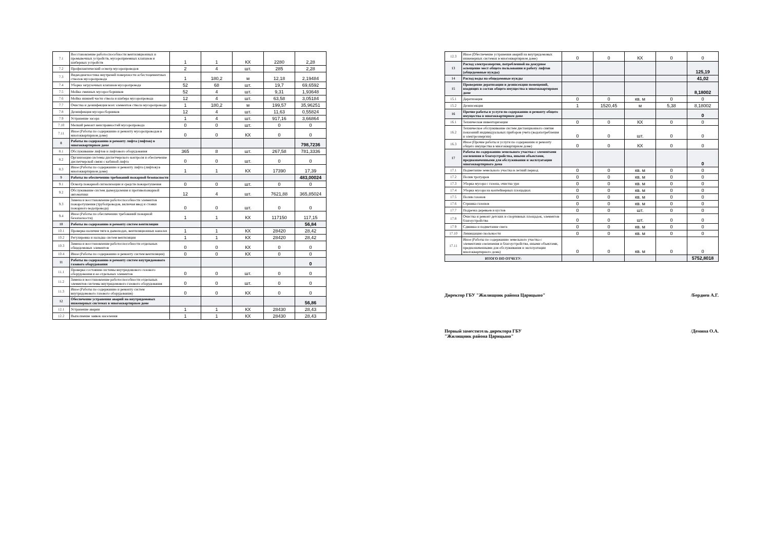| 7.1 | Восстановление работоспособности вентиляционных и промывочных устройств, мусороприемных клапанов и шиберных устройств | 1 | 1 | КХ | 2280 | 2,28 |
| 7.2 | Профилактический осмотр мусоропроводов | 2 | 4 | шт. | 285 | 2,28 |
| 7.3 | Видеодиагностика внутреней поверхности асбестоцементных стволов мусоропровода | 1 | 180,2 | м | 12,18 | 2,19484 |
| 7.4 | Уборка загрузочных клапанов мусоропровода | 52 | 68 | шт. | 19,7 | 69,6592 |
| 7.5 | Мойка сменных мусоросборников | 52 | 4 | шт. | 9,31 | 1,93648 |
| 7.6 | Мойка нижней части ствола и шибера мусоропровода | 12 | 4 | шт. | 63,58 | 3,05184 |
| 7.7 | Очистка и дезинфекция всех элементов ствола мусоропровода | 1 | 180,2 | м | 199,57 | 35,96251 |
| 7.8 | Дезинфекция мусоросборников | 12 | 4 | шт. | 11,63 | 0,55824 |
| 7.9 | Устранение засора | 1 | 4 | шт. | 917,16 | 3,66864 |
| 7.10 | Мелкий ремонт неисправностей мусоропровода | 0 | 0 | шт. | 0 | 0 |
| 7.11 | Иное (Работы по содержанию и ремонту мусоропроводов в многоквартирном доме) | 0 | 0 | КХ | 0 | 0 |
| 8 | Работы по содержанию и ремонту лифта (лифтов) в многоквартирном доме | | | | | 798,7236 |
| 8.1 | Обслуживание лифтов и лифтового оборудования | 365 | 8 | шт. | 267,58 | 781,3336 |
| 8.2 | Организация системы диспетчерского контроля и обеспечение диспетчерской связи с кабиной лифта | 0 | 0 | шт. | 0 | 0 |
| 8.3 | Иное (Работы по содержанию и ремонту лифта (лифтов) в многоквартирном доме) | 1 | 1 | КХ | 17390 | 17,39 |
| 9 | Работы по обеспечению требований пожарной безопасности | | | | | 483,00024 |
| 9.1 | Осмотр пожарной сигнализации и средств пожаротушения | 0 | 0 | шт. | 0 | 0 |
| 9.2 | Обслуживание систем дымоудаления и противопожарной автоматики | 12 | 4 | шт. | 7621,88 | 365,85024 |
| 9.3 | Замена и восстановление работоспособности элементов пожаротушения (трубопроводов, включая ввод и стояки пожарного водопровода) | 0 | 0 | шт. | 0 | 0 |
| 9.4 | Иное (Работы по обеспечению требований пожарной безопасности) | 1 | 1 | КХ | 117150 | 117,15 |
| 10 | Работы по содержанию и ремонту систем вентиляции | | | | | 56,84 |
| 10.1 | Проверка наличия тяги в дымоходах, вентиляционных каналах | 1 | 1 | КХ | 28420 | 28,42 |
| 10.2 | Регулировка и наладка систем вентиляции | 1 | 1 | КХ | 28420 | 28,42 |
| 10.3 | Замена и восстановление работоспособности отдельных общедомовых элементов | 0 | 0 | КХ | 0 | 0 |
| 10.4 | Иное (Работы по содержанию и ремонту систем вентиляции) | 0 | 0 | КХ | 0 | 0 |
| 11 | Работы по содержанию и ремонту систем внутридомового газового оборудования | | | | | 0 |
| 11.1 | Проверка состояния системы внутридомового газового оборудования и ее отдельных элементов | 0 | 0 | шт. | 0 | 0 |
| 11.2 | Замена и восстановление работоспособности отдельных элементов системы внутридомового газового оборудования | 0 | 0 | шт. | 0 | 0 |
| 11.3 | Иное (Работы по содержанию и ремонту систем внутридомового газового оборудования) | 0 | 0 | КХ | 0 | 0 |
| 12 | Обеспечение устранения аварий на внутридомовых инженерных системах в многоквартирном доме | | | | | 56,86 |
| 12.1 | Устранение аварии | 1 | 1 | КХ | 28430 | 28,43 |
| 12.2 | Выполнение заявок населения | 1 | 1 | КХ | 28430 | 28,43 |
| 12.3 | Иное (Обеспечение устранения аварий на внутридомовых инженерных системах в многоквартирном доме) | 0 | 0 | КХ | 0 | 0 |
| 13 | Расход электроэнергии, потребленной на дежурное освещение мест общего пользования и работу лифтов (общедомовые нужды) | | | | | 125,19 |
| 14 | Расход воды на общедомовые нужды | | | | | 41,02 |
| 15 | Проведение дератизации и дезинсекции помещений, входящих в состав общего имущества в многоквартирном доме | | | | | 8,18002 |
| 15.1 | Дератизация | 0 | 0 | кв. м | 0 | 0 |
| 15.2 | Дезинсекция | 1 | 1520,45 | м | 5,38 | 8,18002 |
| 16 | Прочие работы и услуги по содержанию и ремонту общего имущества в многоквартирном доме | | | | | 0 |
| 16.1 | Техническая инвентаризация | 0 | 0 | КХ | 0 | 0 |
| 16.2 | Техническое обслуживание систем дистанционного снятия показаний индивидуальных приборов учета (водопотребления и электроэнергии) | 0 | 0 | шт. | 0 | 0 |
| 16.3 | Иное (Прочие работы и услуги по содержанию и ремонту общего имущества в многоквартирном доме) | 0 | 0 | КХ | 0 | 0 |
| 17 | Работы по содержанию земельного участка с элементами озеленения и благоустройства, иными объектами, предназначенными для обслуживания и эксплуатации многоквартирного дома | | | | | 0 |
| 17.1 | Подметание земельного участка в летний период | 0 | 0 | кв. м | 0 | 0 |
| 17.2 | Полив тротуаров | 0 | 0 | кв. м | 0 | 0 |
| 17.3 | Уборка мусора с газона, очистка урн | 0 | 0 | кв. м | 0 | 0 |
| 17.4 | Уборка мусора на контейнерных площадках | 0 | 0 | кв. м | 0 | 0 |
| 17.5 | Полив газонов | 0 | 0 | кв. м | 0 | 0 |
| 17.6 | Стрижка газонов | 0 | 0 | кв. м | 0 | 0 |
| 17.7 | Подрезка деревьев и кустов | 0 | 0 | шт. | 0 | 0 |
| 17.8 | Очистка и ремонт детских и спортивных площадок, элементов благоустройства | 0 | 0 | шт. | 0 | 0 |
| 17.9 | Сдвижка и подметание снега | 0 | 0 | кв. м | 0 | 0 |
| 17.10 | Ликвидация скользкости | 0 | 0 | кв. м | 0 | 0 |
| 17.11 | Иное (Работы по содержанию земельного участка с элементами озеленения и благоустройства, иными объектами, предназначенными для обслуживания и эксплуатации многоквартирного дома) | 0 | 0 | кв. м | 0 | 0 |
| ИТОГО ПО ОТЧЕТУ: | | | | | | 5752,8018 |
Директор ГБУ "Жилищник района Царицыно" /Бердиев А.Г.
Первый заместитель директора ГБУ
"Жилищник района Царицыно" /Демина О.А.